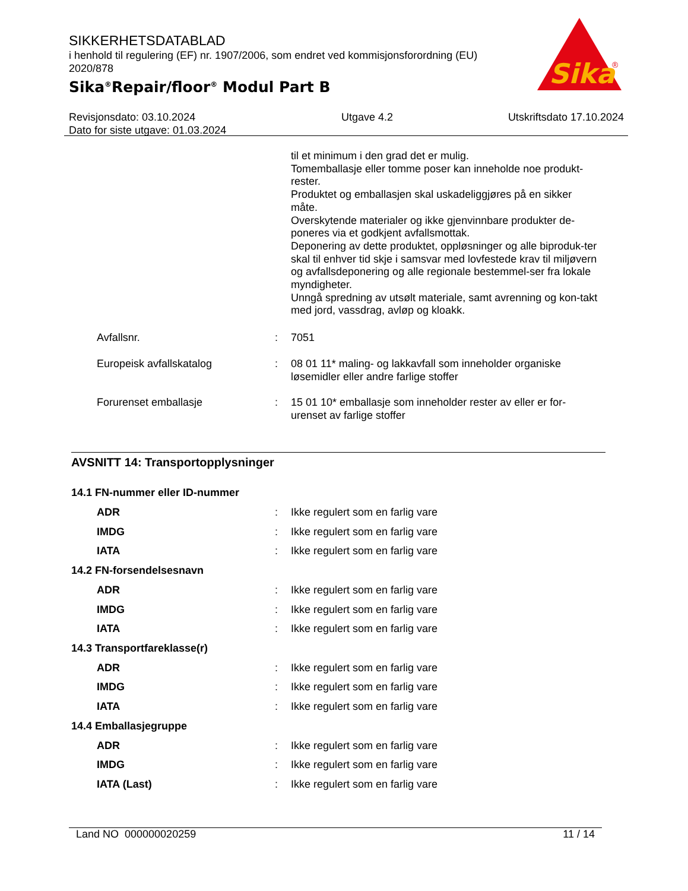SIKKERHETSDATABLAD
i henhold til regulering (EF) nr. 1907/2006, som endret ved kommisjonsforordning (EU) 2020/878
Sika<sup>®</sup>Repair/floor<sup>®</sup> Modul Part B
Sika
®
Revisjonsdato: 03.10.2024
Dato for siste utgave: 01.03.2024
Utgave 4.2 Utskriftsdato 17.10.2024
til et minimum i den grad det er mulig.
Tomemballasje eller tomme poser kan inneholde noe produkt-rester.
Produktet og emballasjen skal uskadeliggjøres på en sikker måte.
Overskytende materialer og ikke gjenvinnbare produkter de-poneres via et godkjent avfallsmottak.
Deponering av dette produktet, oppløsninger og alle biproduk-ter skal til enhver tid skje i samsvar med lovfestede krav til miljøvern og avfallsdeponering og alle regionale bestemmel-ser fra lokale myndigheter.
Unngå spredning av utsølt materiale, samt avrenning og kon-takt med jord, vassdrag, avløp og kloakk.
Avfallsnr. : 7051
Europeisk avfallskatalog : 08 01 11* maling- og lakkavfall som inneholder organiske løsemidler eller andre farlige stoffer
Forurenset emballasje : 15 01 10* emballasje som inneholder rester av eller er for-urenset av farlige stoffer
AVSNITT 14: Transportopplysninger
14.1 FN-nummer eller ID-nummer
ADR : Ikke regulert som en farlig vare
IMDG : Ikke regulert som en farlig vare
IATA : Ikke regulert som en farlig vare
14.2 FN-forsendelsesnavn
ADR : Ikke regulert som en farlig vare
IMDG : Ikke regulert som en farlig vare
IATA : Ikke regulert som en farlig vare
14.3 Transportfareklasse(r)
ADR : Ikke regulert som en farlig vare
IMDG : Ikke regulert som en farlig vare
IATA : Ikke regulert som en farlig vare
14.4 Emballasjegruppe
ADR : Ikke regulert som en farlig vare
IMDG : Ikke regulert som en farlig vare
IATA (Last) : Ikke regulert som en farlig vare
Land NO 000000020259 11 / 14